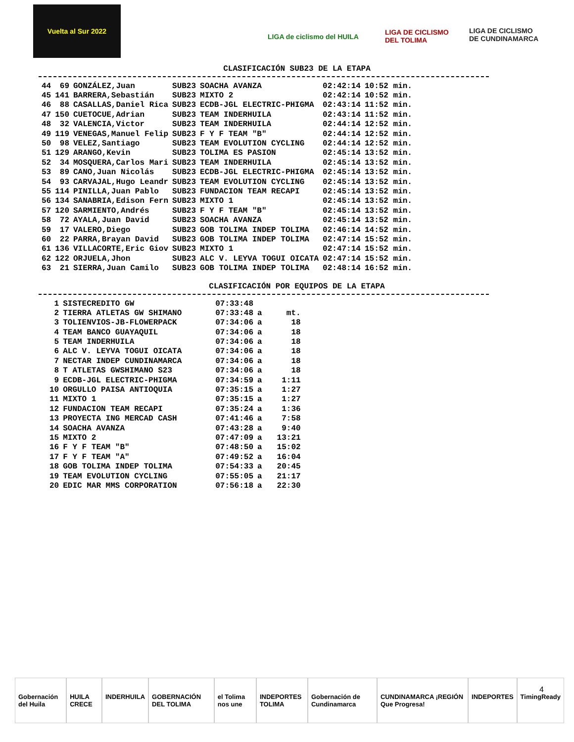Vuelta al Sur 2022
LIGA de ciclismo del HUILA
LIGA DE CICLISMO DEL TOLIMA
LIGA DE CICLISMO DE CUNDINAMARCA
CLASIFICACIÓN SUB23 DE LA ETAPA
| 44 | 69 | GONZÁLEZ,Juan | SUB23 | SOACHA AVANZA | 02:42:14 | 10:52 min. |
| 45 | 141 | BARRERA,Sebastián | SUB23 | MIXTO 2 | 02:42:14 | 10:52 min. |
| 46 | 88 | CASALLAS,Daniel Rica | SUB23 | ECDB-JGL ELECTRIC-PHIGMA | 02:43:14 | 11:52 min. |
| 47 | 150 | CUETOCUE,Adrian | SUB23 | TEAM INDERHUILA | 02:43:14 | 11:52 min. |
| 48 | 32 | VALENCIA,Victor | SUB23 | TEAM INDERHUILA | 02:44:14 | 12:52 min. |
| 49 | 119 | VENEGAS,Manuel Felip | SUB23 | F Y F TEAM "B" | 02:44:14 | 12:52 min. |
| 50 | 98 | VELEZ,Santiago | SUB23 | TEAM EVOLUTION CYCLING | 02:44:14 | 12:52 min. |
| 51 | 129 | ARANGO,Kevin | SUB23 | TOLIMA ES PASION | 02:45:14 | 13:52 min. |
| 52 | 34 | MOSQUERA,Carlos Mari | SUB23 | TEAM INDERHUILA | 02:45:14 | 13:52 min. |
| 53 | 89 | CANO,Juan Nicolás | SUB23 | ECDB-JGL ELECTRIC-PHIGMA | 02:45:14 | 13:52 min. |
| 54 | 93 | CARVAJAL,Hugo Leandr | SUB23 | TEAM EVOLUTION CYCLING | 02:45:14 | 13:52 min. |
| 55 | 114 | PINILLA,Juan Pablo | SUB23 | FUNDACION TEAM RECAPI | 02:45:14 | 13:52 min. |
| 56 | 134 | SANABRIA,Edison Fern | SUB23 | MIXTO 1 | 02:45:14 | 13:52 min. |
| 57 | 120 | SARMIENTO,Andrés | SUB23 | F Y F TEAM "B" | 02:45:14 | 13:52 min. |
| 58 | 72 | AYALA,Juan David | SUB23 | SOACHA AVANZA | 02:45:14 | 13:52 min. |
| 59 | 17 | VALERO,Diego | SUB23 | GOB TOLIMA INDEP TOLIMA | 02:46:14 | 14:52 min. |
| 60 | 22 | PARRA,Brayan David | SUB23 | GOB TOLIMA INDEP TOLIMA | 02:47:14 | 15:52 min. |
| 61 | 136 | VILLACORTE,Eric Giov | SUB23 | MIXTO 1 | 02:47:14 | 15:52 min. |
| 62 | 122 | ORJUELA,Jhon | SUB23 | ALC V. LEYVA TOGUI OICATA | 02:47:14 | 15:52 min. |
| 63 | 21 | SIERRA,Juan Camilo | SUB23 | GOB TOLIMA INDEP TOLIMA | 02:48:14 | 16:52 min. |
CLASIFICACIÓN POR EQUIPOS DE LA ETAPA
| 1 | SISTECREDITO GW | 07:33:48 | | |
| 2 | TIERRA ATLETAS GW SHIMANO | 07:33:48 | a | mt. |
| 3 | TOLIENVIOS-JB-FLOWERPACK | 07:34:06 | a | 18 |
| 4 | TEAM BANCO GUAYAQUIL | 07:34:06 | a | 18 |
| 5 | TEAM INDERHUILA | 07:34:06 | a | 18 |
| 6 | ALC V. LEYVA TOGUI OICATA | 07:34:06 | a | 18 |
| 7 | NECTAR INDEP CUNDINAMARCA | 07:34:06 | a | 18 |
| 8 | T ATLETAS GWSHIMANO S23 | 07:34:06 | a | 18 |
| 9 | ECDB-JGL ELECTRIC-PHIGMA | 07:34:59 | a | 1:11 |
| 10 | ORGULLO PAISA ANTIOQUIA | 07:35:15 | a | 1:27 |
| 11 | MIXTO 1 | 07:35:15 | a | 1:27 |
| 12 | FUNDACION TEAM RECAPI | 07:35:24 | a | 1:36 |
| 13 | PROYECTA ING MERCAD CASH | 07:41:46 | a | 7:58 |
| 14 | SOACHA AVANZA | 07:43:28 | a | 9:40 |
| 15 | MIXTO 2 | 07:47:09 | a | 13:21 |
| 16 | F Y F TEAM "B" | 07:48:50 | a | 15:02 |
| 17 | F Y F TEAM "A" | 07:49:52 | a | 16:04 |
| 18 | GOB TOLIMA INDEP TOLIMA | 07:54:33 | a | 20:45 |
| 19 | TEAM EVOLUTION CYCLING | 07:55:05 | a | 21:17 |
| 20 | EDIC MAR MMS CORPORATION | 07:56:18 | a | 22:30 |
4
Gobernación del Huila HUILA CRECE INDERHUILA GOBERNACIÓN DEL TOLIMA el Tolima nos une INDEPORTES TOLIMA Gobernación de Cundinamarca CUNDINAMARCA ¡REGIÓN Que Progresa! INDEPORTES TimingReady